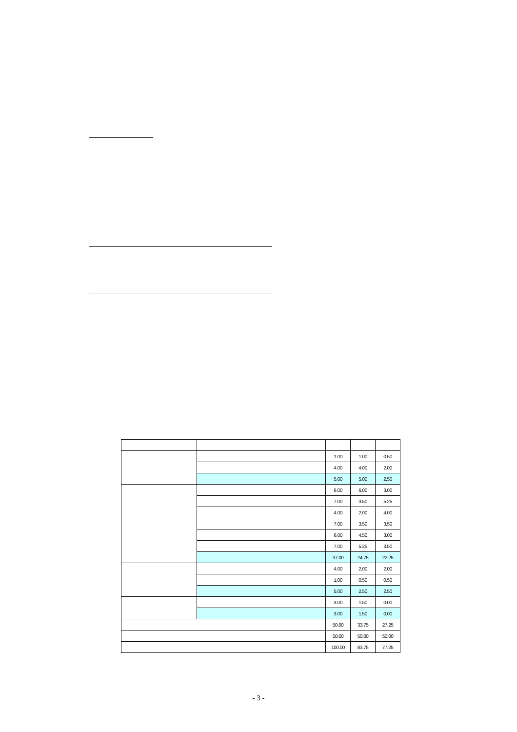| | | 1.00 | 1.00 | 0.50 |
| | | 4.00 | 4.00 | 2.00 |
| | | 5.00 | 5.00 | 2.50 |
| | | 6.00 | 6.00 | 3.00 |
| | | 7.00 | 3.50 | 5.25 |
| | | 4.00 | 2.00 | 4.00 |
| | | 7.00 | 3.50 | 3.50 |
| | | 6.00 | 4.50 | 3.00 |
| | | 7.00 | 5.25 | 3.50 |
| | | 37.00 | 24.75 | 22.25 |
| | | 4.00 | 2.00 | 2.00 |
| | | 1.00 | 0.50 | 0.50 |
| | | 5.00 | 2.50 | 2.50 |
| | | 3.00 | 1.50 | 0.00 |
| | | 3.00 | 1.50 | 0.00 |
| | | 50.00 | 33.75 | 27.25 |
| | | 50.00 | 50.00 | 50.00 |
| | | 100.00 | 83.75 | 77.25 |
- 3 -